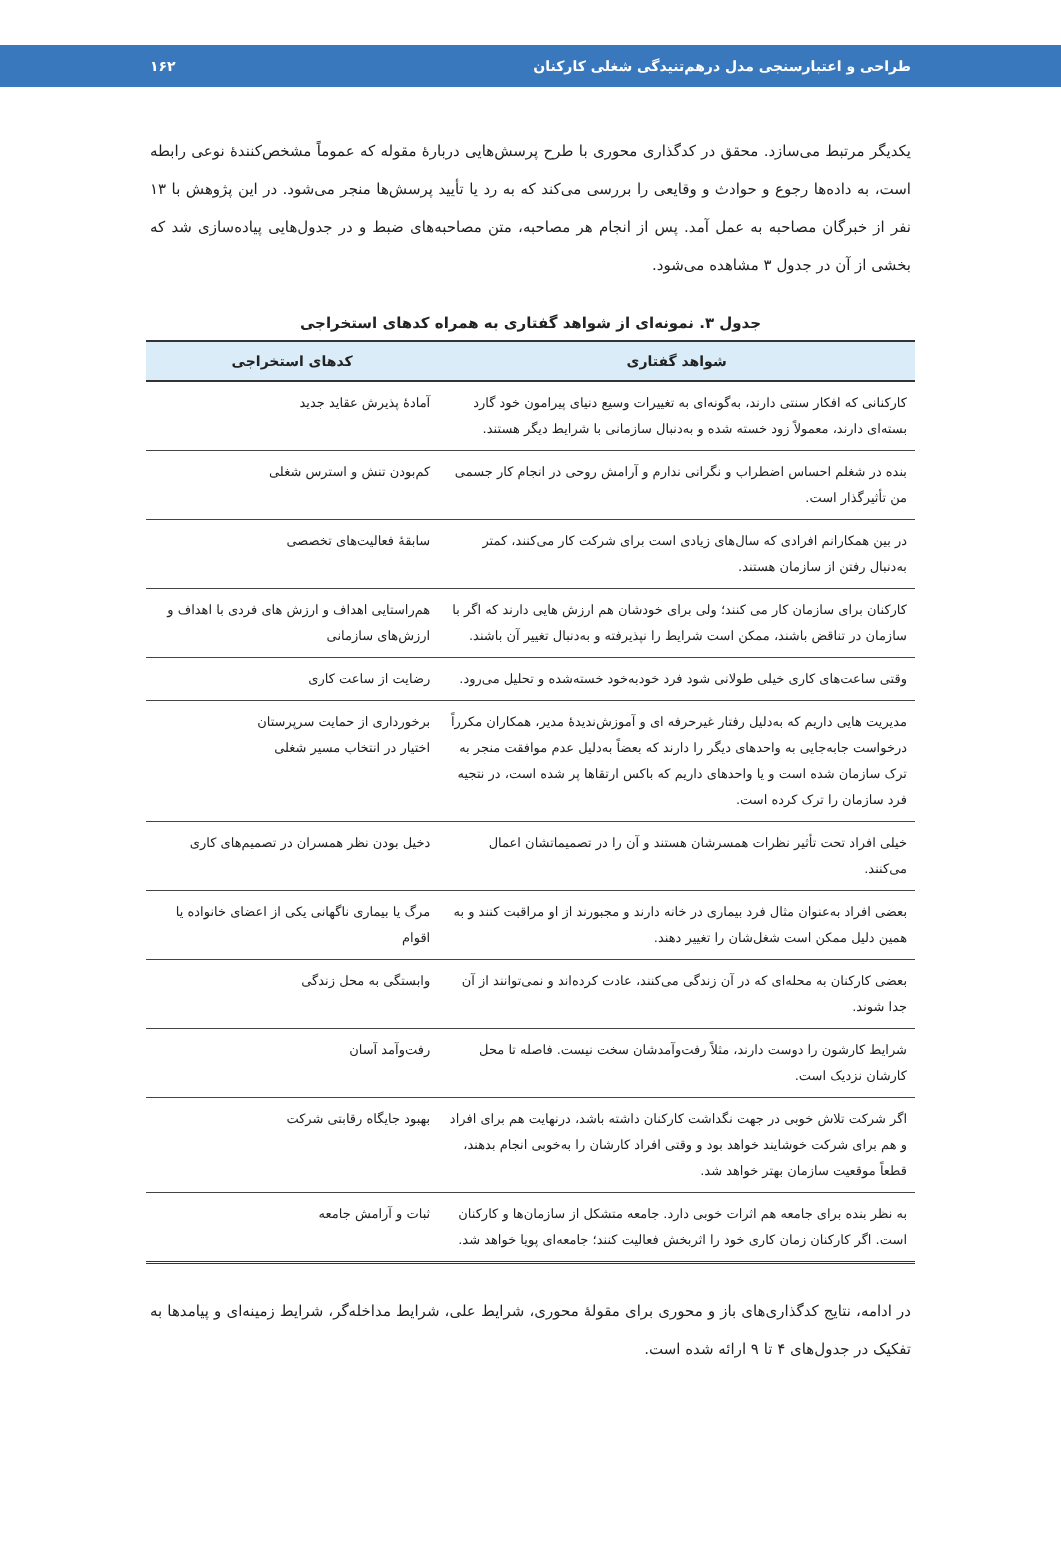طراحی و اعتبارسنجی مدل درهم‌تنیدگی شغلی کارکنان ۱۶۲
یکدیگر مرتبط می‌سازد. محقق در کدگذاری محوری با طرح پرسش‌هایی دربارهٔ مقوله که عموماً مشخص‌کنندهٔ نوعی رابطه است، به داده‌ها رجوع و حوادث و وقایعی را بررسی می‌کند که به رد یا تأیید پرسش‌ها منجر می‌شود. در این پژوهش با ۱۳ نفر از خبرگان مصاحبه به عمل آمد. پس از انجام هر مصاحبه، متن مصاحبه‌های ضبط و در جدول‌هایی پیاده‌سازی شد که بخشی از آن در جدول ۳ مشاهده می‌شود.
جدول ۳. نمونه‌ای از شواهد گفتاری به همراه کدهای استخراجی
| شواهد گفتاری | کدهای استخراجی |
| --- | --- |
| کارکنانی که افکار سنتی دارند، به‌گونه‌ای به تغییرات وسیع دنیای پیرامون خود گارد بسته‌ای دارند، معمولاً زود خسته شده و به‌دنبال سازمانی با شرایط دیگر هستند. | آمادهٔ پذیرش عقاید جدید |
| بنده در شغلم احساس اضطراب و نگرانی ندارم و آرامش روحی در انجام کار جسمی من تأثیرگذار است. | کم‌بودن تنش و استرس شغلی |
| در بین همکارانم افرادی که سال‌های زیادی است برای شرکت کار می‌کنند، کمتر به‌دنبال رفتن از سازمان هستند. | سابقهٔ فعالیت‌های تخصصی |
| کارکنان برای سازمان کار می کنند؛ ولی برای خودشان هم ارزش هایی دارند که اگر با سازمان در تناقض باشند، ممکن است شرایط را نپذیرفته و به‌دنبال تغییر آن باشند. | هم‌راستایی اهداف و ارزش های فردی با اهداف و ارزش‌های سازمانی |
| وقتی ساعت‌های کاری خیلی طولانی شود فرد خودبه‌خود خسته‌شده و تحلیل می‌رود. | رضایت از ساعت کاری |
| مدیریت هایی داریم که به‌دلیل رفتار غیرحرفه ای و آموزش‌ندیدهٔ مدیر، همکاران مکرراً درخواست جابه‌جایی به واحدهای دیگر را دارند که بعضاً به‌دلیل عدم موافقت منجر به ترک سازمان شده است و یا واحدهای داریم که باکس ارتقاها پر شده است، در نتجیه فرد سازمان را ترک کرده است. | برخورداری از حمایت سرپرستان اختیار در انتخاب مسیر شغلی |
| خیلی افراد تحت تأثیر نظرات همسرشان هستند و آن را در تصمیماتشان اعمال می‌کنند. | دخیل بودن نظر همسران در تصمیم‌های کاری |
| بعضی افراد به‌عنوان مثال فرد بیماری در خانه دارند و مجبورند از او مراقبت کنند و به همین دلیل ممکن است شغل‌شان را تغییر دهند. | مرگ یا بیماری ناگهانی یکی از اعضای خانواده یا اقوام |
| بعضی کارکنان به محله‌ای که در آن زندگی می‌کنند، عادت کرده‌اند و نمی‌توانند از آن جدا شوند. | وابستگی به محل زندگی |
| شرایط کارشون را دوست دارند، مثلاً رفت‌وآمدشان سخت نیست. فاصله تا محل کارشان نزدیک است. | رفت‌وآمد آسان |
| اگر شرکت تلاش خوبی در جهت نگداشت کارکنان داشته باشد، درنهایت هم برای افراد و هم برای شرکت خوشایند خواهد بود و وقتی افراد کارشان را به‌خوبی انجام بدهند، قطعاً موقعیت سازمان بهتر خواهد شد. | بهبود جایگاه رقابتی شرکت |
| به نظر بنده برای جامعه هم اثرات خوبی دارد. جامعه متشکل از سازمان‌ها و کارکنان است. اگر کارکنان زمان کاری خود را اثربخش فعالیت کنند؛ جامعه‌ای پویا خواهد شد. | ثبات و آرامش جامعه |
در ادامه، نتایج کدگذاری‌های باز و محوری برای مقولهٔ محوری، شرایط علی، شرایط مداخله‌گر، شرایط زمینه‌ای و پیامدها به تفکیک در جدول‌های ۴ تا ۹ ارائه شده است.